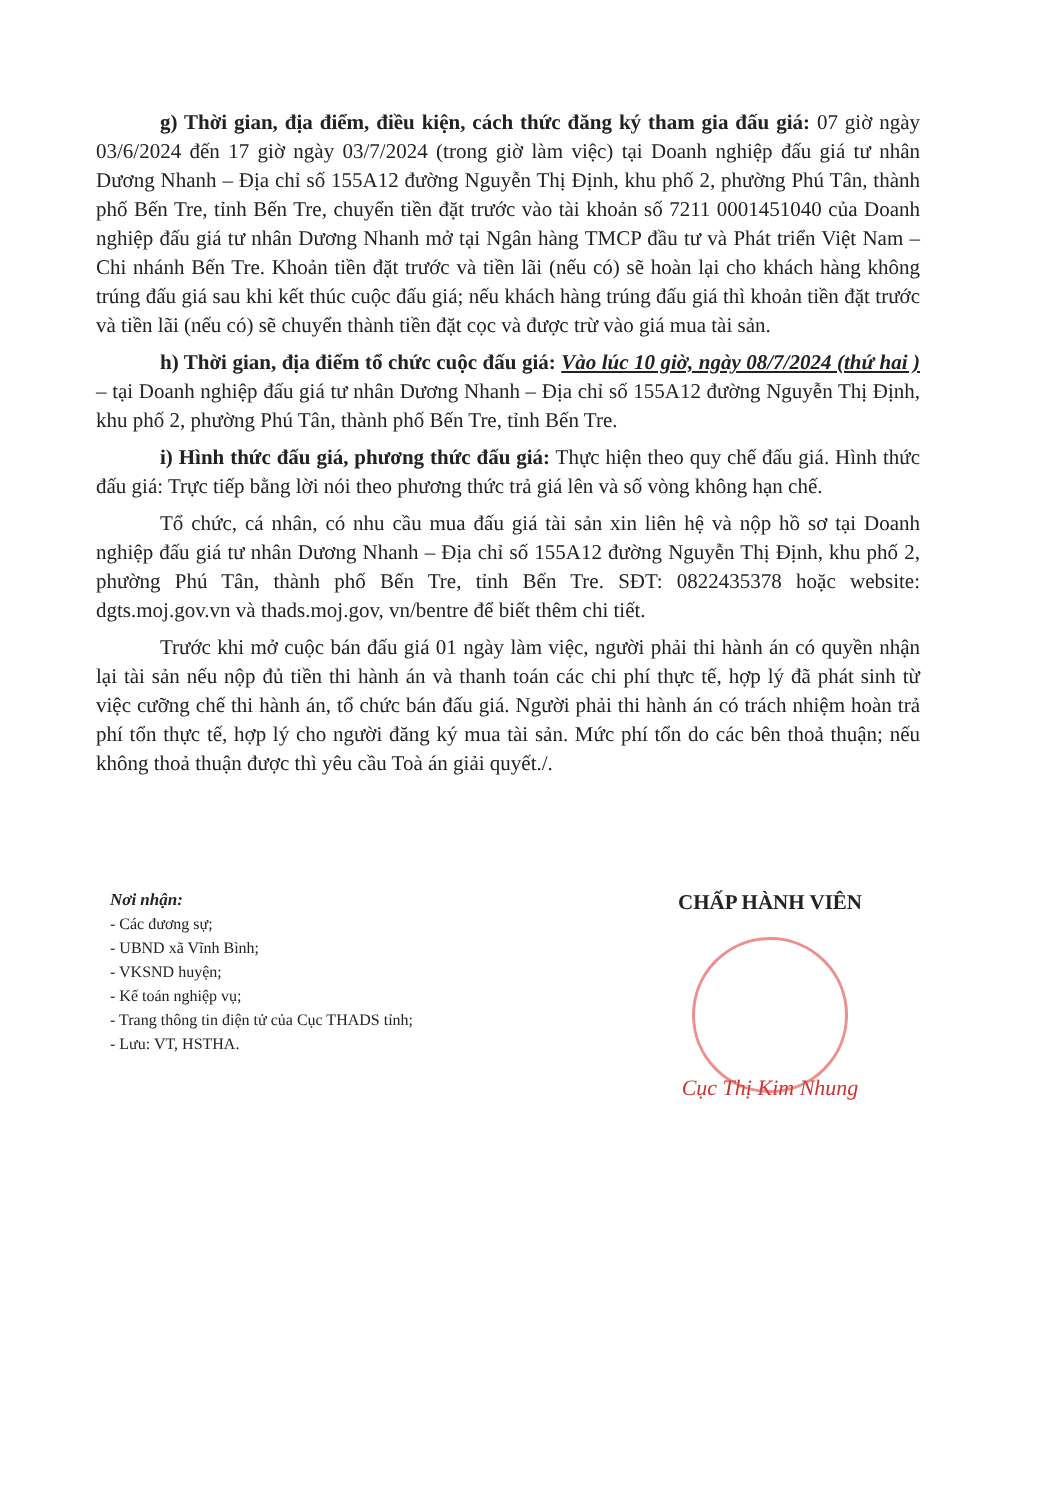g) Thời gian, địa điểm, điều kiện, cách thức đăng ký tham gia đấu giá: 07 giờ ngày 03/6/2024 đến 17 giờ ngày 03/7/2024 (trong giờ làm việc) tại Doanh nghiệp đấu giá tư nhân Dương Nhanh – Địa chỉ số 155A12 đường Nguyễn Thị Định, khu phố 2, phường Phú Tân, thành phố Bến Tre, tỉnh Bến Tre, chuyển tiền đặt trước vào tài khoản số 7211 0001451040 của Doanh nghiệp đấu giá tư nhân Dương Nhanh mở tại Ngân hàng TMCP đầu tư và Phát triển Việt Nam – Chi nhánh Bến Tre. Khoản tiền đặt trước và tiền lãi (nếu có) sẽ hoàn lại cho khách hàng không trúng đấu giá sau khi kết thúc cuộc đấu giá; nếu khách hàng trúng đấu giá thì khoản tiền đặt trước và tiền lãi (nếu có) sẽ chuyển thành tiền đặt cọc và được trừ vào giá mua tài sản.
h) Thời gian, địa điểm tổ chức cuộc đấu giá: Vào lúc 10 giờ, ngày 08/7/2024 (thứ hai ) – tại Doanh nghiệp đấu giá tư nhân Dương Nhanh – Địa chỉ số 155A12 đường Nguyễn Thị Định, khu phố 2, phường Phú Tân, thành phố Bến Tre, tỉnh Bến Tre.
i) Hình thức đấu giá, phương thức đấu giá: Thực hiện theo quy chế đấu giá. Hình thức đấu giá: Trực tiếp bằng lời nói theo phương thức trả giá lên và số vòng không hạn chế.
Tổ chức, cá nhân, có nhu cầu mua đấu giá tài sản xin liên hệ và nộp hồ sơ tại Doanh nghiệp đấu giá tư nhân Dương Nhanh – Địa chỉ số 155A12 đường Nguyễn Thị Định, khu phố 2, phường Phú Tân, thành phố Bến Tre, tỉnh Bến Tre. SĐT: 0822435378 hoặc website: dgts.moj.gov.vn và thads.moj.gov, vn/bentre để biết thêm chi tiết.
Trước khi mở cuộc bán đấu giá 01 ngày làm việc, người phải thi hành án có quyền nhận lại tài sản nếu nộp đủ tiền thi hành án và thanh toán các chi phí thực tế, hợp lý đã phát sinh từ việc cưỡng chế thi hành án, tổ chức bán đấu giá. Người phải thi hành án có trách nhiệm hoàn trả phí tổn thực tế, hợp lý cho người đăng ký mua tài sản. Mức phí tổn do các bên thoả thuận; nếu không thoả thuận được thì yêu cầu Toà án giải quyết./.
Nơi nhận:
- Các đương sự;
- UBND xã Vĩnh Bình;
- VKSND huyện;
- Kế toán nghiệp vụ;
- Trang thông tin điện tử của Cục THADS tỉnh;
- Lưu: VT, HSTHA.
CHẤP HÀNH VIÊN
Cục Thị Kim Nhung